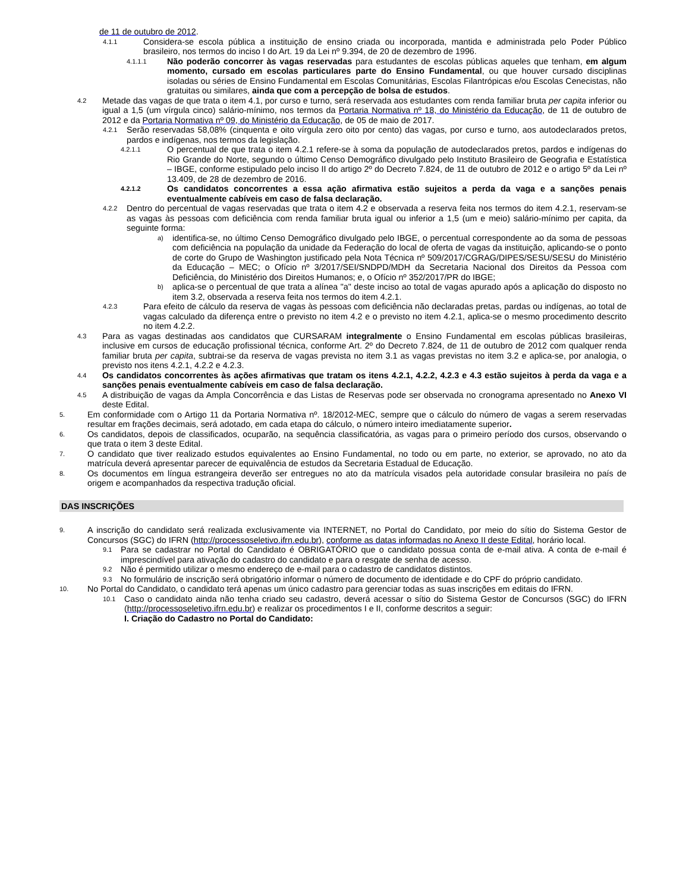de 11 de outubro de 2012.
4.1.1 Considera-se escola pública a instituição de ensino criada ou incorporada, mantida e administrada pelo Poder Público brasileiro, nos termos do inciso I do Art. 19 da Lei nº 9.394, de 20 de dezembro de 1996.
4.1.1.1 Não poderão concorrer às vagas reservadas para estudantes de escolas públicas aqueles que tenham, em algum momento, cursado em escolas particulares parte do Ensino Fundamental, ou que houver cursado disciplinas isoladas ou séries de Ensino Fundamental em Escolas Comunitárias, Escolas Filantrópicas e/ou Escolas Cenecistas, não gratuitas ou similares, ainda que com a percepção de bolsa de estudos.
4.2 Metade das vagas de que trata o item 4.1, por curso e turno, será reservada aos estudantes com renda familiar bruta per capita inferior ou igual a 1,5 (um vírgula cinco) salário-mínimo, nos termos da Portaria Normativa nº 18, do Ministério da Educação, de 11 de outubro de 2012 e da Portaria Normativa nº 09, do Ministério da Educação, de 05 de maio de 2017.
4.2.1 Serão reservadas 58,08% (cinquenta e oito vírgula zero oito por cento) das vagas, por curso e turno, aos autodeclarados pretos, pardos e indígenas, nos termos da legislação.
4.2.1.1 O percentual de que trata o item 4.2.1 refere-se à soma da população de autodeclarados pretos, pardos e indígenas do Rio Grande do Norte, segundo o último Censo Demográfico divulgado pelo Instituto Brasileiro de Geografia e Estatística – IBGE, conforme estipulado pelo inciso II do artigo 2º do Decreto 7.824, de 11 de outubro de 2012 e o artigo 5º da Lei nº 13.409, de 28 de dezembro de 2016.
4.2.1.2 Os candidatos concorrentes a essa ação afirmativa estão sujeitos a perda da vaga e a sanções penais eventualmente cabíveis em caso de falsa declaração.
4.2.2 Dentro do percentual de vagas reservadas que trata o item 4.2 e observada a reserva feita nos termos do item 4.2.1, reservam-se as vagas às pessoas com deficiência com renda familiar bruta igual ou inferior a 1,5 (um e meio) salário-mínimo per capita, da seguinte forma:
a) identifica-se, no último Censo Demográfico divulgado pelo IBGE, o percentual correspondente ao da soma de pessoas com deficiência na população da unidade da Federação do local de oferta de vagas da instituição, aplicando-se o ponto de corte do Grupo de Washington justificado pela Nota Técnica nº 509/2017/CGRAG/DIPES/SESU/SESU do Ministério da Educação – MEC; o Ofício nº 3/2017/SEI/SNDPD/MDH da Secretaria Nacional dos Direitos da Pessoa com Deficiência, do Ministério dos Direitos Humanos; e, o Ofício nº 352/2017/PR do IBGE;
b) aplica-se o percentual de que trata a alínea "a" deste inciso ao total de vagas apurado após a aplicação do disposto no item 3.2, observada a reserva feita nos termos do item 4.2.1.
4.2.3 Para efeito de cálculo da reserva de vagas às pessoas com deficiência não declaradas pretas, pardas ou indígenas, ao total de vagas calculado da diferença entre o previsto no item 4.2 e o previsto no item 4.2.1, aplica-se o mesmo procedimento descrito no item 4.2.2.
4.3 Para as vagas destinadas aos candidatos que CURSARAM integralmente o Ensino Fundamental em escolas públicas brasileiras, inclusive em cursos de educação profissional técnica, conforme Art. 2º do Decreto 7.824, de 11 de outubro de 2012 com qualquer renda familiar bruta per capita, subtrai-se da reserva de vagas prevista no item 3.1 as vagas previstas no item 3.2 e aplica-se, por analogia, o previsto nos itens 4.2.1, 4.2.2 e 4.2.3.
4.4 Os candidatos concorrentes às ações afirmativas que tratam os itens 4.2.1, 4.2.2, 4.2.3 e 4.3 estão sujeitos à perda da vaga e a sanções penais eventualmente cabíveis em caso de falsa declaração.
4.5 A distribuição de vagas da Ampla Concorrência e das Listas de Reservas pode ser observada no cronograma apresentado no Anexo VI deste Edital.
5. Em conformidade com o Artigo 11 da Portaria Normativa nº. 18/2012-MEC, sempre que o cálculo do número de vagas a serem reservadas resultar em frações decimais, será adotado, em cada etapa do cálculo, o número inteiro imediatamente superior.
6. Os candidatos, depois de classificados, ocuparão, na sequência classificatória, as vagas para o primeiro período dos cursos, observando o que trata o item 3 deste Edital.
7. O candidato que tiver realizado estudos equivalentes ao Ensino Fundamental, no todo ou em parte, no exterior, se aprovado, no ato da matrícula deverá apresentar parecer de equivalência de estudos da Secretaria Estadual de Educação.
8. Os documentos em língua estrangeira deverão ser entregues no ato da matrícula visados pela autoridade consular brasileira no país de origem e acompanhados da respectiva tradução oficial.
DAS INSCRIÇÕES
9. A inscrição do candidato será realizada exclusivamente via INTERNET, no Portal do Candidato, por meio do sítio do Sistema Gestor de Concursos (SGC) do IFRN (http://processoseletivo.ifrn.edu.br), conforme as datas informadas no Anexo II deste Edital, horário local.
9.1 Para se cadastrar no Portal do Candidato é OBRIGATÓRIO que o candidato possua conta de e-mail ativa. A conta de e-mail é imprescindível para ativação do cadastro do candidato e para o resgate de senha de acesso.
9.2 Não é permitido utilizar o mesmo endereço de e-mail para o cadastro de candidatos distintos.
9.3 No formulário de inscrição será obrigatório informar o número de documento de identidade e do CPF do próprio candidato.
10. No Portal do Candidato, o candidato terá apenas um único cadastro para gerenciar todas as suas inscrições em editais do IFRN.
10.1 Caso o candidato ainda não tenha criado seu cadastro, deverá acessar o sítio do Sistema Gestor de Concursos (SGC) do IFRN (http://processoseletivo.ifrn.edu.br) e realizar os procedimentos I e II, conforme descritos a seguir:
I. Criação do Cadastro no Portal do Candidato: